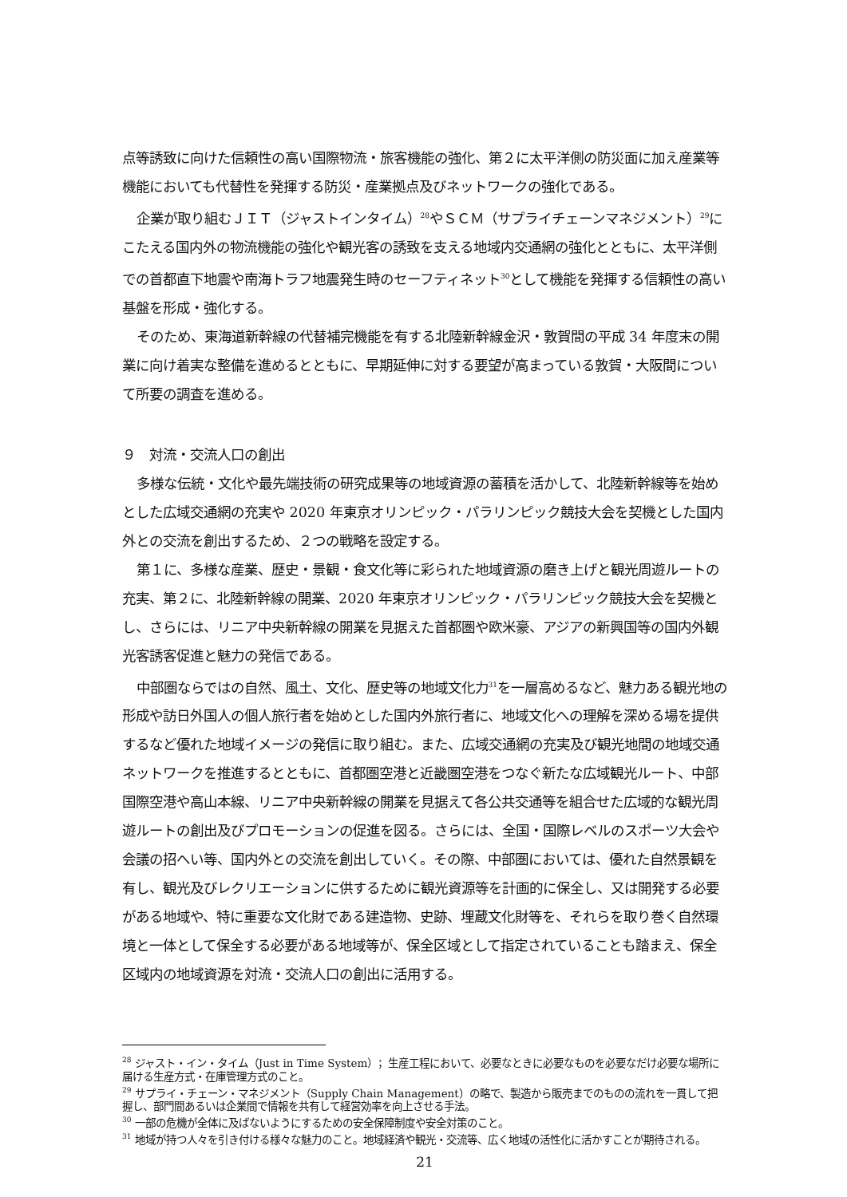点等誘致に向けた信頼性の高い国際物流・旅客機能の強化、第２に太平洋側の防災面に加え産業等機能においても代替性を発揮する防災・産業拠点及びネットワークの強化である。
企業が取り組むＪＩＴ（ジャストインタイム）<sup>28</sup>やＳＣＭ（サプライチェーンマネジメント）<sup>29</sup>にこたえる国内外の物流機能の強化や観光客の誘致を支える地域内交通網の強化とともに、太平洋側での首都直下地震や南海トラフ地震発生時のセーフティネット<sup>30</sup>として機能を発揮する信頼性の高い基盤を形成・強化する。
そのため、東海道新幹線の代替補完機能を有する北陸新幹線金沢・敦賀間の平成 34 年度末の開業に向け着実な整備を進めるとともに、早期延伸に対する要望が高まっている敦賀・大阪間について所要の調査を進める。
９　対流・交流人口の創出
多様な伝統・文化や最先端技術の研究成果等の地域資源の蓄積を活かして、北陸新幹線等を始めとした広域交通網の充実や 2020 年東京オリンピック・パラリンピック競技大会を契機とした国内外との交流を創出するため、２つの戦略を設定する。
第１に、多様な産業、歴史・景観・食文化等に彩られた地域資源の磨き上げと観光周遊ルートの充実、第２に、北陸新幹線の開業、2020 年東京オリンピック・パラリンピック競技大会を契機とし、さらには、リニア中央新幹線の開業を見据えた首都圏や欧米豪、アジアの新興国等の国内外観光客誘客促進と魅力の発信である。
中部圏ならではの自然、風土、文化、歴史等の地域文化力<sup>31</sup>を一層高めるなど、魅力ある観光地の形成や訪日外国人の個人旅行者を始めとした国内外旅行者に、地域文化への理解を深める場を提供するなど優れた地域イメージの発信に取り組む。また、広域交通網の充実及び観光地間の地域交通ネットワークを推進するとともに、首都圏空港と近畿圏空港をつなぐ新たな広域観光ルート、中部国際空港や高山本線、リニア中央新幹線の開業を見据えて各公共交通等を組合せた広域的な観光周遊ルートの創出及びプロモーションの促進を図る。さらには、全国・国際レベルのスポーツ大会や会議の招へい等、国内外との交流を創出していく。その際、中部圏においては、優れた自然景観を有し、観光及びレクリエーションに供するために観光資源等を計画的に保全し、又は開発する必要がある地域や、特に重要な文化財である建造物、史跡、埋蔵文化財等を、それらを取り巻く自然環境と一体として保全する必要がある地域等が、保全区域として指定されていることも踏まえ、保全区域内の地域資源を対流・交流人口の創出に活用する。
<sup>28</sup> ジャスト・イン・タイム（Just in Time System）；生産工程において、必要なときに必要なものを必要なだけ必要な場所に届ける生産方式・在庫管理方式のこと。
<sup>29</sup> サプライ・チェーン・マネジメント（Supply Chain Management）の略で、製造から販売までのものの流れを一貫して把握し、部門間あるいは企業間で情報を共有して経営効率を向上させる手法。
<sup>30</sup> 一部の危機が全体に及ばないようにするための安全保障制度や安全対策のこと。
<sup>31</sup> 地域が持つ人々を引き付ける様々な魅力のこと。地域経済や観光・交流等、広く地域の活性化に活かすことが期待される。
21